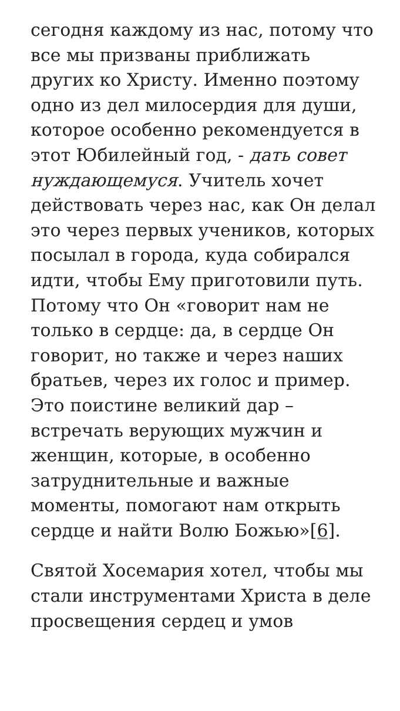сегодня каждому из нас, потому что все мы призваны приближать других ко Христу. Именно поэтому одно из дел милосердия для души, которое особенно рекомендуется в этот Юбилейный год, - дать совет нуждающемуся. Учитель хочет действовать через нас, как Он делал это через первых учеников, которых посылал в города, куда собирался идти, чтобы Ему приготовили путь. Потому что Он «говорит нам не только в сердце: да, в сердце Он говорит, но также и через наших братьев, через их голос и пример. Это поистине великий дар – встречать верующих мужчин и женщин, которые, в особенно затруднительные и важные моменты, помогают нам открыть сердце и найти Волю Божью»[6].
Святой Хосемария хотел, чтобы мы стали инструментами Христа в деле просвещения сердец и умов